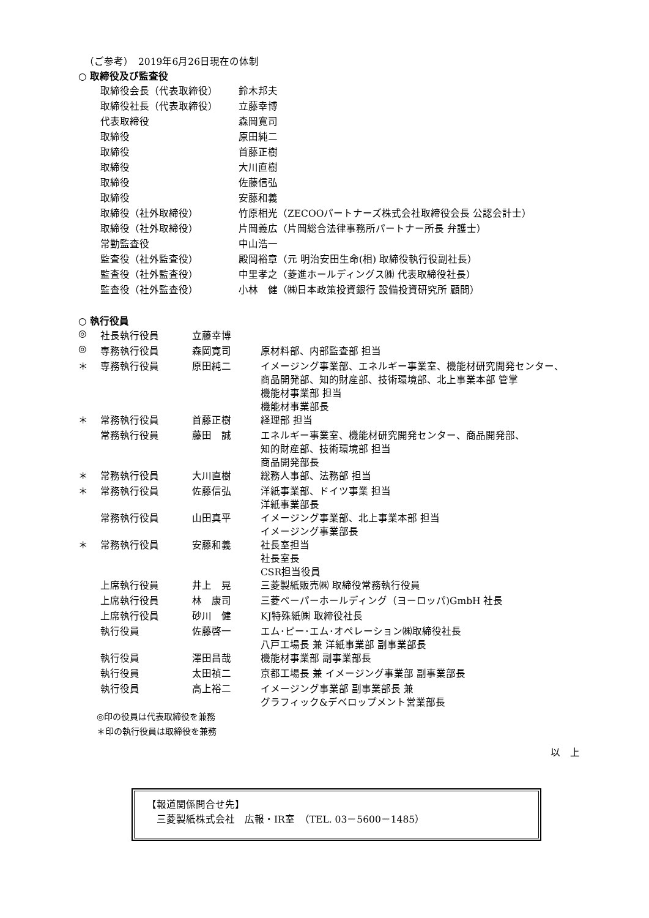（ご参考）　2019年6月26日現在の体制
○ 取締役及び監査役
| 取締役会長（代表取締役） | 鈴木邦夫 |
| 取締役社長（代表取締役） | 立藤幸博 |
| 代表取締役 | 森岡寛司 |
| 取締役 | 原田純二 |
| 取締役 | 首藤正樹 |
| 取締役 | 大川直樹 |
| 取締役 | 佐藤信弘 |
| 取締役 | 安藤和義 |
| 取締役（社外取締役） | 竹原相光（ZECOOパートナーズ株式会社取締役会長 公認会計士） |
| 取締役（社外取締役） | 片岡義広（片岡総合法律事務所パートナー所長 弁護士） |
| 常勤監査役 | 中山浩一 |
| 監査役（社外監査役） | 殿岡裕章（元 明治安田生命(相) 取締役執行役副社長） |
| 監査役（社外監査役） | 中里孝之（菱進ホールディングス㈱ 代表取締役社長） |
| 監査役（社外監査役） | 小林 健（㈱日本政策投資銀行 設備投資研究所 顧問） |
○ 執行役員
| ◎ | 社長執行役員 | 立藤幸博 | |
| ◎ | 専務執行役員 | 森岡寛司 | 原材料部、内部監査部 担当 |
| ＊ | 専務執行役員 | 原田純二 | イメージング事業部、エネルギー事業室、機能材研究開発センター、 商品開発部、知的財産部、技術環境部、北上事業本部 管掌 機能材事業部 担当 機能材事業部長 |
| ＊ | 常務執行役員 | 首藤正樹 | 経理部 担当 |
| | 常務執行役員 | 藤田 誠 | エネルギー事業室、機能材研究開発センター、商品開発部、 知的財産部、技術環境部 担当 商品開発部長 |
| ＊ | 常務執行役員 | 大川直樹 | 総務人事部、法務部 担当 |
| ＊ | 常務執行役員 | 佐藤信弘 | 洋紙事業部、ドイツ事業 担当 洋紙事業部長 |
| | 常務執行役員 | 山田真平 | イメージング事業部、北上事業本部 担当 イメージング事業部長 |
| ＊ | 常務執行役員 | 安藤和義 | 社長室担当 社長室長 CSR担当役員 |
| | 上席執行役員 | 井上 晃 | 三菱製紙販売㈱ 取締役常務執行役員 |
| | 上席執行役員 | 林 康司 | 三菱ペーパーホールディング（ヨーロッパ)GmbH 社長 |
| | 上席執行役員 | 砂川 健 | KJ特殊紙㈱ 取締役社長 |
| | 執行役員 | 佐藤啓一 | エム･ピー･エム･オペレーション㈱取締役社長 八戸工場長 兼 洋紙事業部 副事業部長 |
| | 執行役員 | 澤田昌哉 | 機能材事業部 副事業部長 |
| | 執行役員 | 太田禎二 | 京都工場長 兼 イメージング事業部 副事業部長 |
| | 執行役員 | 高上裕二 | イメージング事業部 副事業部長 兼 グラフィック&デベロップメント営業部長 |
◎印の役員は代表取締役を兼務
＊印の執行役員は取締役を兼務
以　上
【報道関係問合せ先】
　三菱製紙株式会社　広報・IR室　（TEL. 03－5600－1485）